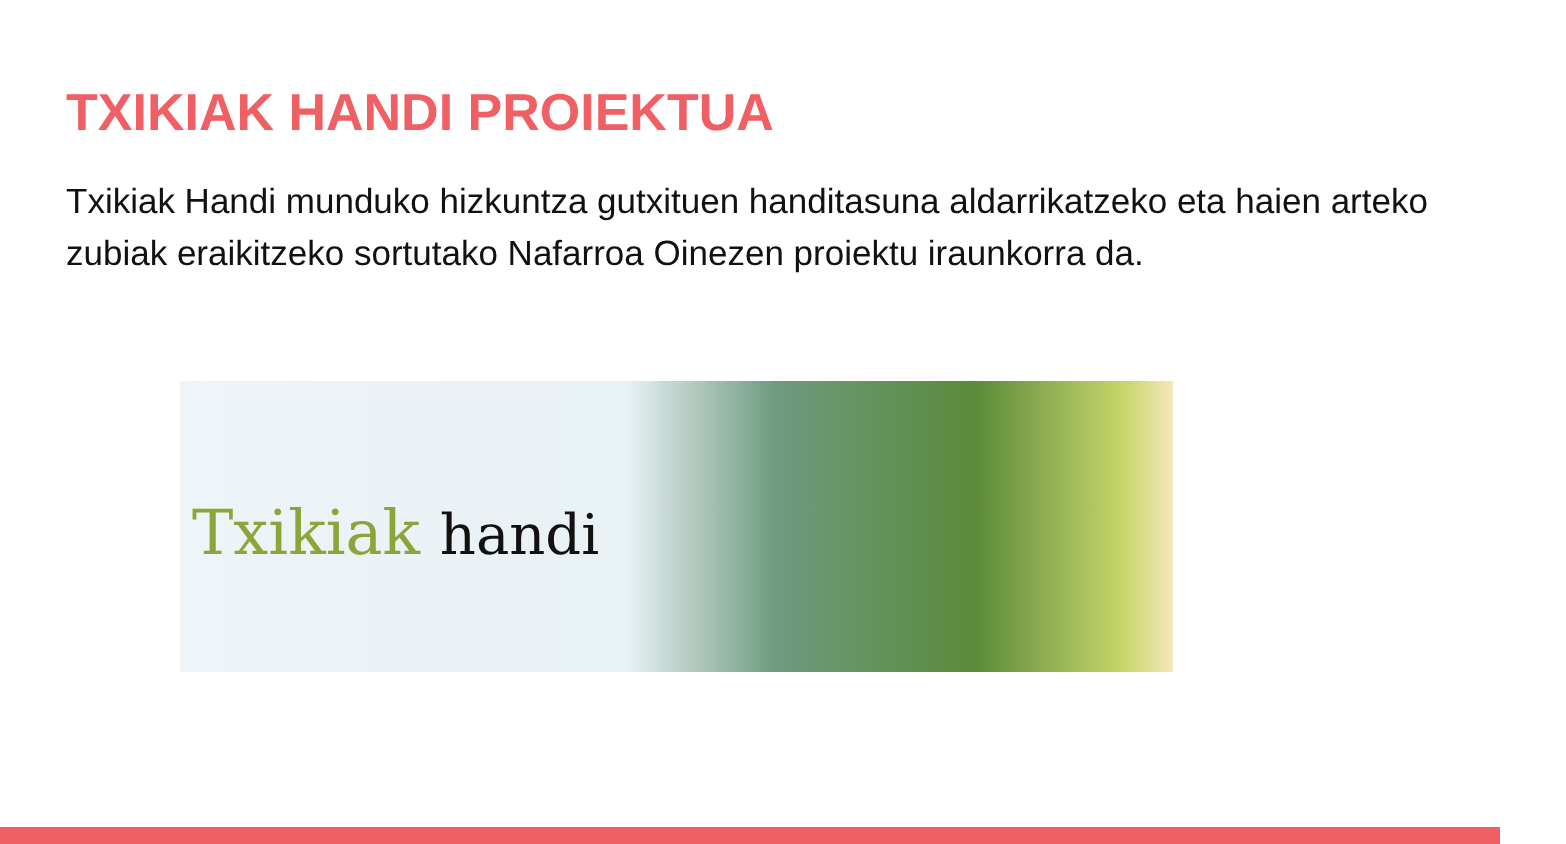TXIKIAK HANDI PROIEKTUA
Txikiak Handi munduko hizkuntza gutxituen handitasuna aldarrikatzeko eta haien arteko zubiak eraikitzeko sortutako Nafarroa Oinezen proiektu iraunkorra da.
Txikiak handi